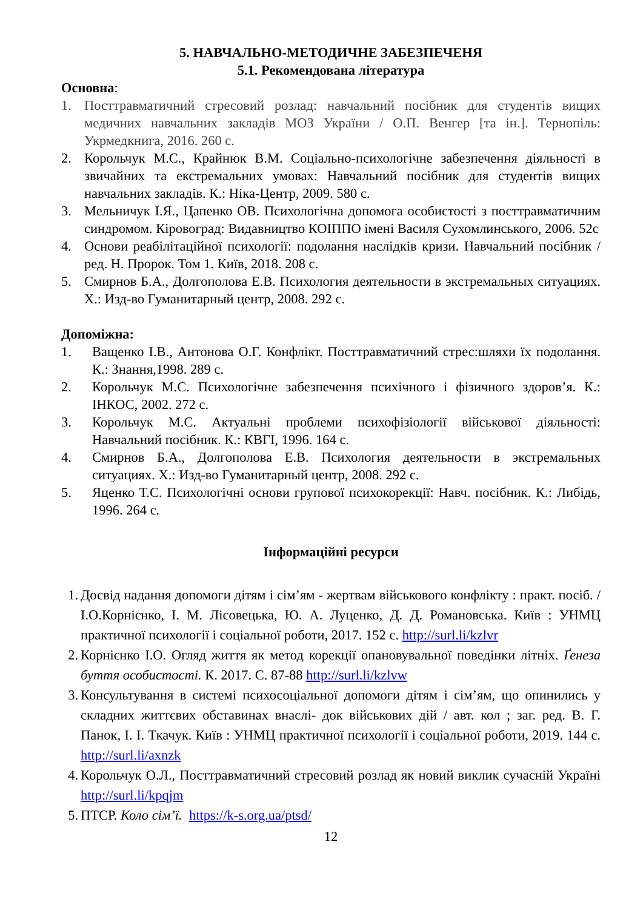5. НАВЧАЛЬНО-МЕТОДИЧНЕ ЗАБЕЗПЕЧЕНЯ
5.1. Рекомендована література
Основна:
1. Посттравматичний стресовий розлад: навчальний посібник для студентів вищих медичних навчальних закладів МОЗ України / О.П. Венгер [та ін.]. Тернопіль: Укрмедкнига, 2016. 260 с.
2. Корольчук М.С., Крайнюк В.М. Соціально-психологічне забезпечення діяльності в звичайних та екстремальних умовах: Навчальний посібник для студентів вищих навчальних закладів. К.: Ніка-Центр, 2009. 580 с.
3. Мельничук І.Я., Цапенко ОВ. Психологічна допомога особистості з посттравматичним синдромом. Кіровоград: Видавництво КОІППО імені Василя Сухомлинського, 2006. 52с
4. Основи реабілітаційної психології: подолання наслідків кризи. Навчальний посібник / ред. Н. Пророк. Том 1. Київ, 2018. 208 с.
5. Смирнов Б.А., Долгополова Е.В. Психология деятельности в экстремальных ситуациях. Х.: Изд-во Гуманитарный центр, 2008. 292 с.
Допоміжна:
1. Ващенко І.В., Антонова О.Г. Конфлікт. Посттравматичний стрес:шляхи їх подолання. К.: Знання,1998. 289 с.
2. Корольчук М.С. Психологічне забезпечення психічного і фізичного здоров’я. К.: ІНКОС, 2002. 272 с.
3. Корольчук М.С. Актуальні проблеми психофізіології військової діяльності: Навчальний посібник. К.: КВГІ, 1996. 164 с.
4. Смирнов Б.А., Долгополова Е.В. Психология деятельности в экстремальных ситуациях. Х.: Изд-во Гуманитарный центр, 2008. 292 с.
5. Яценко Т.С. Психологічні основи групової психокорекції: Навч. посібник. К.: Либідь, 1996. 264 с.
Інформаційні ресурси
1. Досвід надання допомоги дітям і сім’ям - жертвам військового конфлікту : практ. посіб. / І.О.Корнієнко, І. М. Лісовецька, Ю. А. Луценко, Д. Д. Романовська. Київ : УНМЦ практичної психології і соціальної роботи, 2017. 152 с. http://surl.li/kzlvr
2. Корнієнко І.О. Огляд життя як метод корекції опановувальної поведінки літніх. Ґенеза буття особистості. К. 2017. С. 87-88 http://surl.li/kzlvw
3. Консультування в системі психосоціальної допомоги дітям і сім’ям, що опинились у складних життєвих обставинах внаслі- док військових дій / авт. кол ; заг. ред. В. Г. Панок, І. І. Ткачук. Київ : УНМЦ практичної психології і соціальної роботи, 2019. 144 с. http://surl.li/axnzk
4. Корольчук О.Л., Посттравматичний стресовий розлад як новий виклик сучасній Україні http://surl.li/kpqjm
5. ПТСР. Коло сім’ї. https://k-s.org.ua/ptsd/
12